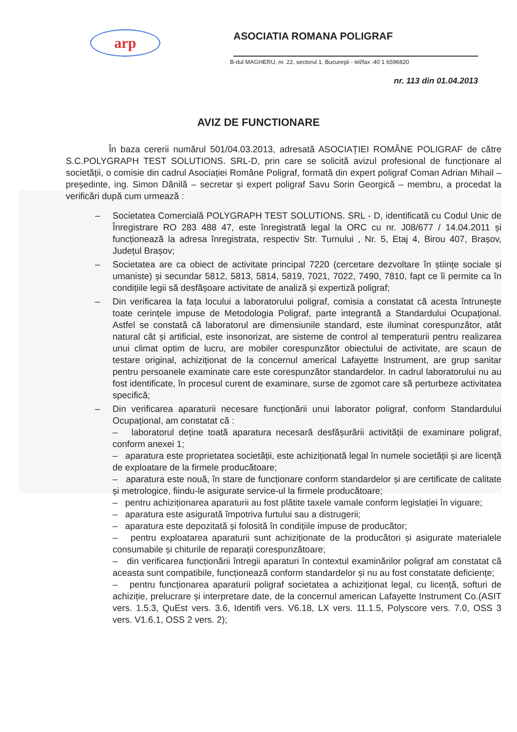arp
ASOCIATIA ROMANA POLIGRAF
B-dul MAGHERU, nr. 22, sectorul 1, Bucureşti - tel/fax :40 1 6596820
nr. 113 din 01.04.2013
AVIZ DE FUNCTIONARE
În baza cererii numărul 501/04.03.2013, adresată ASOCIAȚIEI ROMÂNE POLIGRAF de către S.C.POLYGRAPH TEST SOLUTIONS. SRL-D, prin care se solicită avizul profesional de funcționare al societății, o comisie din cadrul Asociației Române Poligraf, formată din expert poligraf Coman Adrian Mihail – președinte, ing. Simon Dănilă – secretar și expert poligraf Savu Sorin Georgică – membru, a procedat la verificări după cum urmează :
– Societatea Comercială POLYGRAPH TEST SOLUTIONS. SRL - D, identificată cu Codul Unic de Înregistrare RO 283 488 47, este înregistrată legal la ORC cu nr. J08/677 / 14.04.2011 și funcționează la adresa înregistrata, respectiv Str. Turnului , Nr. 5, Etaj 4, Birou 407, Brașov, Județul Brașov;
– Societatea are ca obiect de activitate principal 7220 (cercetare dezvoltare în științe sociale și umaniste) și secundar 5812, 5813, 5814, 5819, 7021, 7022, 7490, 7810, fapt ce îi permite ca în condițiile legii să desfășoare activitate de analiză și expertiză poligraf;
– Din verificarea la fața locului a laboratorului poligraf, comisia a constatat că acesta întrunește toate cerințele impuse de Metodologia Poligraf, parte integrantă a Standardului Ocupațional. Astfel se constată că laboratorul are dimensiunile standard, este iluminat corespunzător, atât natural cât și artificial, este insonorizat, are sisteme de control al temperaturii pentru realizarea unui climat optim de lucru, are mobiler corespunzător obiectului de activitate, are scaun de testare original, achiziționat de la concernul americal Lafayette Instrument, are grup sanitar pentru persoanele examinate care este corespunzător standardelor. In cadrul laboratorului nu au fost identificate, în procesul curent de examinare, surse de zgomot care să perturbeze activitatea specifică;
– Din verificarea aparaturii necesare funcționării unui laborator poligraf, conform Standardului Ocupațional, am constatat că :
– laboratorul deține toată aparatura necesară desfășurării activității de examinare poligraf, conform anexei 1;
– aparatura este proprietatea societății, este achiziționată legal în numele societății și are licență de exploatare de la firmele producătoare;
– aparatura este nouă, în stare de funcționare conform standardelor și are certificate de calitate și metrologice, fiindu-le asigurate service-ul la firmele producătoare;
– pentru achiziționarea aparaturii au fost plătite taxele vamale conform legislației în viguare;
– aparatura este asigurată împotriva furtului sau a distrugerii;
– aparatura este depozitată și folosită în condițiile impuse de producător;
– pentru exploatarea aparaturii sunt achiziționate de la producători și asigurate materialele consumabile și chiturile de reparații corespunzătoare;
– din verificarea funcționării întregii aparaturi în contextul examinărilor poligraf am constatat că aceasta sunt compatibile, funcționează conform standardelor și nu au fost constatate deficiențe;
– pentru funcționarea aparaturii poligraf societatea a achiziționat legal, cu licență, softuri de achiziție, prelucrare și interpretare date, de la concernul american Lafayette Instrument Co.(ASIT vers. 1.5.3, QuEst vers. 3.6, Identifi vers. V6.18, LX vers. 11.1.5, Polyscore vers. 7.0, OSS 3 vers. V1.6.1, OSS 2 vers. 2);